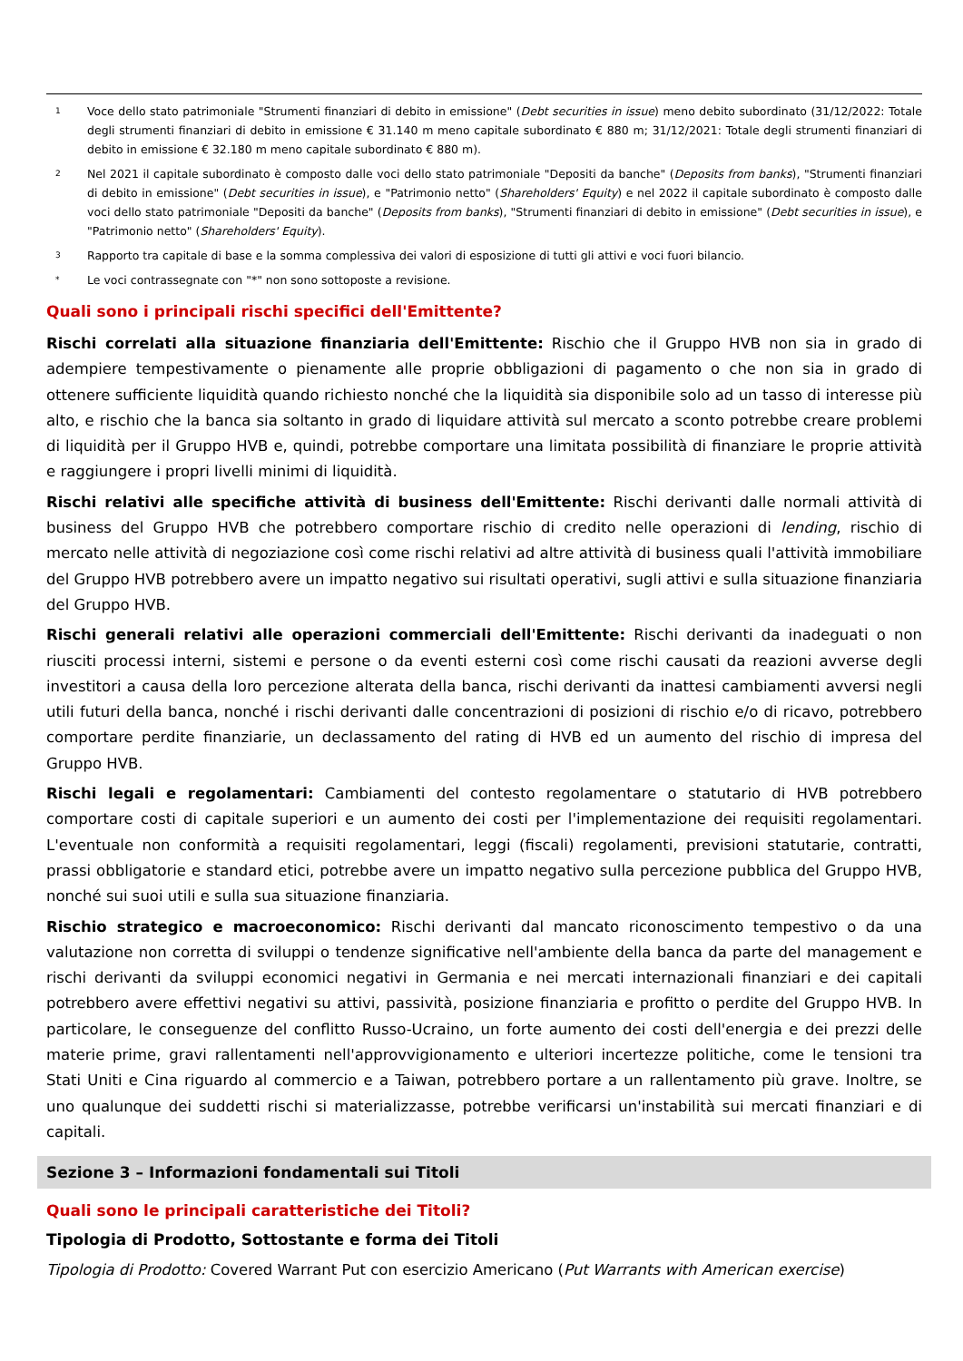1 Voce dello stato patrimoniale "Strumenti finanziari di debito in emissione" (Debt securities in issue) meno debito subordinato (31/12/2022: Totale degli strumenti finanziari di debito in emissione € 31.140 m meno capitale subordinato € 880 m; 31/12/2021: Totale degli strumenti finanziari di debito in emissione € 32.180 m meno capitale subordinato € 880 m).
2 Nel 2021 il capitale subordinato è composto dalle voci dello stato patrimoniale "Depositi da banche" (Deposits from banks), "Strumenti finanziari di debito in emissione" (Debt securities in issue), e "Patrimonio netto" (Shareholders' Equity) e nel 2022 il capitale subordinato è composto dalle voci dello stato patrimoniale "Depositi da banche" (Deposits from banks), "Strumenti finanziari di debito in emissione" (Debt securities in issue), e "Patrimonio netto" (Shareholders' Equity).
3 Rapporto tra capitale di base e la somma complessiva dei valori di esposizione di tutti gli attivi e voci fuori bilancio.
* Le voci contrassegnate con "*" non sono sottoposte a revisione.
Quali sono i principali rischi specifici dell'Emittente?
Rischi correlati alla situazione finanziaria dell'Emittente: Rischio che il Gruppo HVB non sia in grado di adempiere tempestivamente o pienamente alle proprie obbligazioni di pagamento o che non sia in grado di ottenere sufficiente liquidità quando richiesto nonché che la liquidità sia disponibile solo ad un tasso di interesse più alto, e rischio che la banca sia soltanto in grado di liquidare attività sul mercato a sconto potrebbe creare problemi di liquidità per il Gruppo HVB e, quindi, potrebbe comportare una limitata possibilità di finanziare le proprie attività e raggiungere i propri livelli minimi di liquidità.
Rischi relativi alle specifiche attività di business dell'Emittente: Rischi derivanti dalle normali attività di business del Gruppo HVB che potrebbero comportare rischio di credito nelle operazioni di lending, rischio di mercato nelle attività di negoziazione così come rischi relativi ad altre attività di business quali l'attività immobiliare del Gruppo HVB potrebbero avere un impatto negativo sui risultati operativi, sugli attivi e sulla situazione finanziaria del Gruppo HVB.
Rischi generali relativi alle operazioni commerciali dell'Emittente: Rischi derivanti da inadeguati o non riusciti processi interni, sistemi e persone o da eventi esterni così come rischi causati da reazioni avverse degli investitori a causa della loro percezione alterata della banca, rischi derivanti da inattesi cambiamenti avversi negli utili futuri della banca, nonché i rischi derivanti dalle concentrazioni di posizioni di rischio e/o di ricavo, potrebbero comportare perdite finanziarie, un declassamento del rating di HVB ed un aumento del rischio di impresa del Gruppo HVB.
Rischi legali e regolamentari: Cambiamenti del contesto regolamentare o statutario di HVB potrebbero comportare costi di capitale superiori e un aumento dei costi per l'implementazione dei requisiti regolamentari. L'eventuale non conformità a requisiti regolamentari, leggi (fiscali) regolamenti, previsioni statutarie, contratti, prassi obbligatorie e standard etici, potrebbe avere un impatto negativo sulla percezione pubblica del Gruppo HVB, nonché sui suoi utili e sulla sua situazione finanziaria.
Rischio strategico e macroeconomico: Rischi derivanti dal mancato riconoscimento tempestivo o da una valutazione non corretta di sviluppi o tendenze significative nell'ambiente della banca da parte del management e rischi derivanti da sviluppi economici negativi in Germania e nei mercati internazionali finanziari e dei capitali potrebbero avere effettivi negativi su attivi, passività, posizione finanziaria e profitto o perdite del Gruppo HVB. In particolare, le conseguenze del conflitto Russo-Ucraino, un forte aumento dei costi dell'energia e dei prezzi delle materie prime, gravi rallentamenti nell'approvvigionamento e ulteriori incertezze politiche, come le tensioni tra Stati Uniti e Cina riguardo al commercio e a Taiwan, potrebbero portare a un rallentamento più grave. Inoltre, se uno qualunque dei suddetti rischi si materializzasse, potrebbe verificarsi un'instabilità sui mercati finanziari e di capitali.
Sezione 3 – Informazioni fondamentali sui Titoli
Quali sono le principali caratteristiche dei Titoli?
Tipologia di Prodotto, Sottostante e forma dei Titoli
Tipologia di Prodotto: Covered Warrant Put con esercizio Americano (Put Warrants with American exercise)